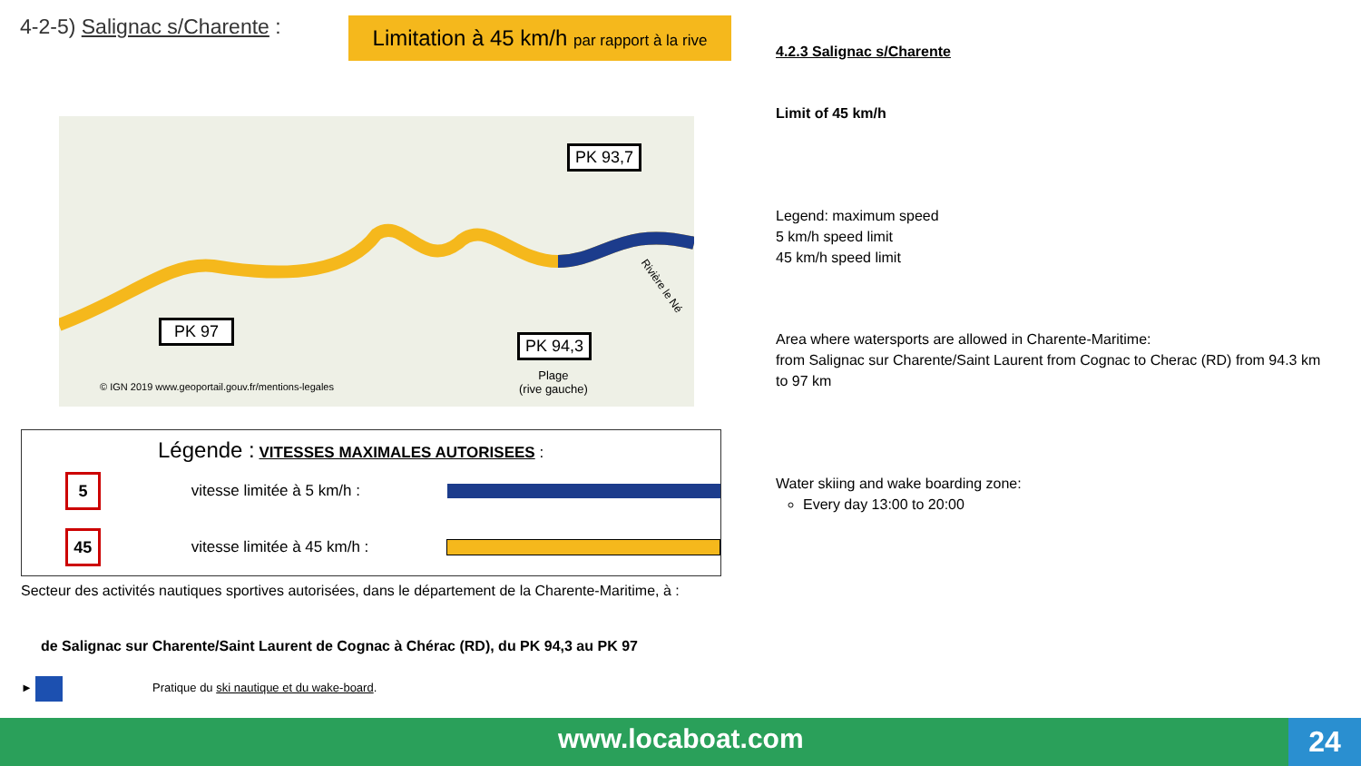4-2-5) Salignac s/Charente :
Limitation à 45 km/h par rapport à la rive
PK 93,7
PK 97
PK 94,3
Plage
(rive gauche)
Rivière le Né
© IGN 2019 www.geoportail.gouv.fr/mentions-legales
Légende : VITESSES MAXIMALES AUTORISEES :
5 vitesse limitée à 5 km/h :
45 vitesse limitée à 45 km/h :
Secteur des activités nautiques sportives autorisées, dans le département de la Charente-Maritime, à :
de Salignac sur Charente/Saint Laurent de Cognac à Chérac (RD), du PK 94,3 au PK 97
► Pratique du ski nautique et du wake-board.
4.2.3 Salignac s/Charente
Limit of 45 km/h
Legend: maximum speed
5 km/h speed limit
45 km/h speed limit
Area where watersports are allowed in Charente-Maritime:
from Salignac sur Charente/Saint Laurent from Cognac to Cherac (RD) from 94.3 km to 97 km
Water skiing and wake boarding zone:
Every day 13:00 to 20:00
www.locaboat.com 24